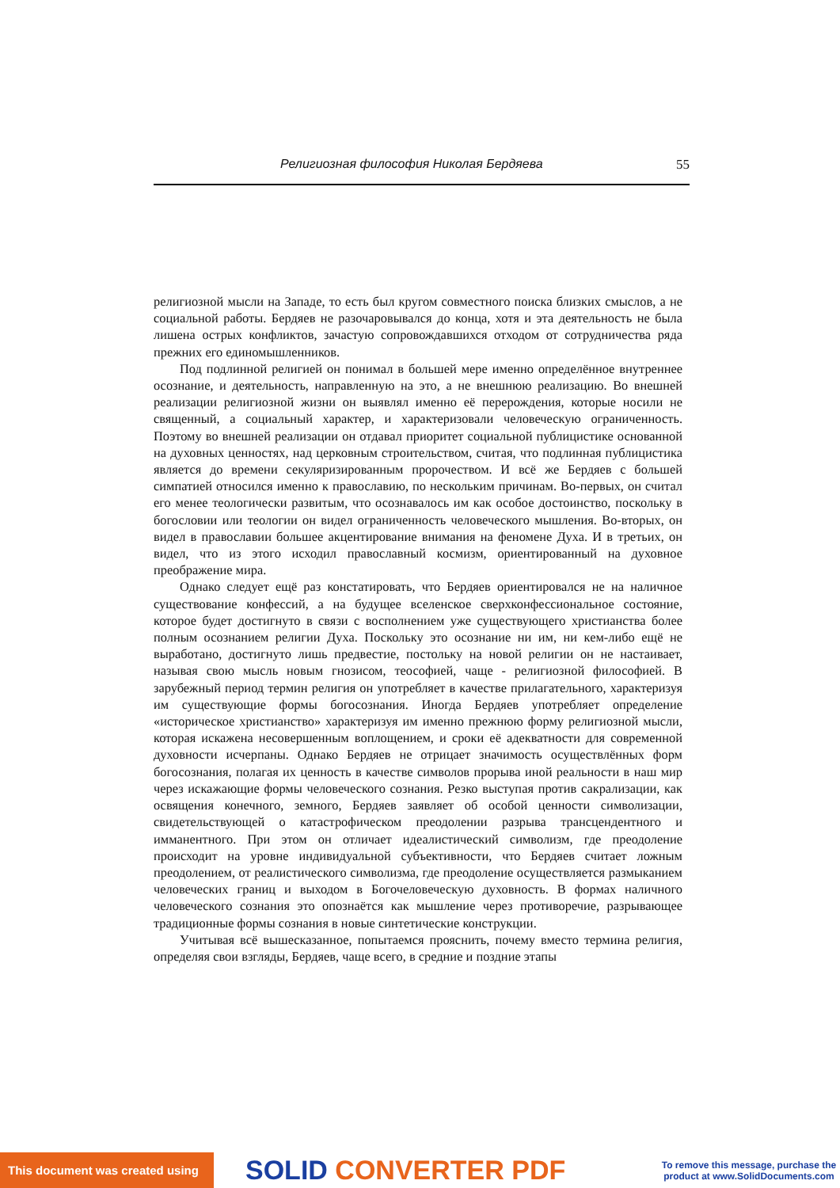Религиозная философия Николая Бердяева 55
религиозной мысли на Западе, то есть был кругом совместного поиска близких смыслов, а не социальной работы. Бердяев не разочаровывался до конца, хотя и эта деятельность не была лишена острых конфликтов, зачастую сопровождавшихся отходом от сотрудничества ряда прежних его единомышленников.
Под подлинной религией он понимал в большей мере именно определённое внутреннее осознание, и деятельность, направленную на это, а не внешнюю реализацию. Во внешней реализации религиозной жизни он выявлял именно её перерождения, которые носили не священный, а социальный характер, и характеризовали человеческую ограниченность. Поэтому во внешней реализации он отдавал приоритет социальной публицистике основанной на духовных ценностях, над церковным строительством, считая, что подлинная публицистика является до времени секуляризированным пророчеством. И всё же Бердяев с большей симпатией относился именно к православию, по нескольким причинам. Во-первых, он считал его менее теологически развитым, что осознавалось им как особое достоинство, поскольку в богословии или теологии он видел ограниченность человеческого мышления. Во-вторых, он видел в православии большее акцентирование внимания на феномене Духа. И в третьих, он видел, что из этого исходил православный космизм, ориентированный на духовное преображение мира.
Однако следует ещё раз констатировать, что Бердяев ориентировался не на наличное существование конфессий, а на будущее вселенское сверхконфессиональное состояние, которое будет достигнуто в связи с восполнением уже существующего христианства более полным осознанием религии Духа. Поскольку это осознание ни им, ни кем-либо ещё не выработано, достигнуто лишь предвестие, постольку на новой религии он не настаивает, называя свою мысль новым гнозисом, теософией, чаще - религиозной философией. В зарубежный период термин религия он употребляет в качестве прилагательного, характеризуя им существующие формы богосознания. Иногда Бердяев употребляет определение «историческое христианство» характеризуя им именно прежнюю форму религиозной мысли, которая искажена несовершенным воплощением, и сроки её адекватности для современной духовности исчерпаны. Однако Бердяев не отрицает значимость осуществлённых форм богосознания, полагая их ценность в качестве символов прорыва иной реальности в наш мир через искажающие формы человеческого сознания. Резко выступая против сакрализации, как освящения конечного, земного, Бердяев заявляет об особой ценности символизации, свидетельствующей о катастрофическом преодолении разрыва трансцендентного и имманентного. При этом он отличает идеалистический символизм, где преодоление происходит на уровне индивидуальной субъективности, что Бердяев считает ложным преодолением, от реалистического символизма, где преодоление осуществляется размыканием человеческих границ и выходом в Богочеловеческую духовность. В формах наличного человеческого сознания это опознаётся как мышление через противоречие, разрывающее традиционные формы сознания в новые синтетические конструкции.
Учитывая всё вышесказанное, попытаемся прояснить, почему вместо термина религия, определяя свои взгляды, Бердяев, чаще всего, в средние и поздние этапы
This document was created using
SOLID CONVERTER PDF
To remove this message, purchase the product at www.SolidDocuments.com